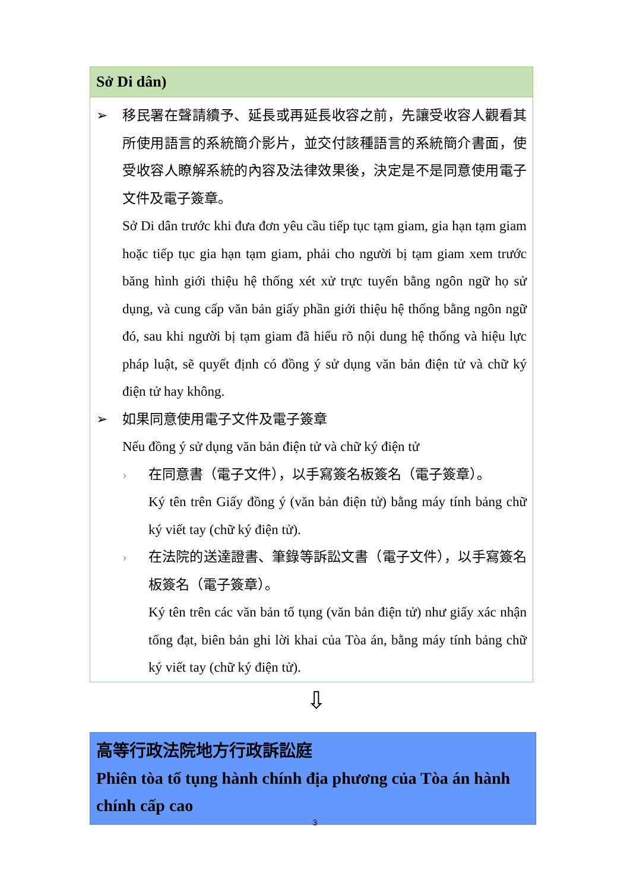Sở Di dân)
➢ 移民署在聲請續予、延長或再延長收容之前，先讓受收容人觀看其所使用語言的系統簡介影片，並交付該種語言的系統簡介書面，使受收容人瞭解系統的內容及法律效果後，決定是不是同意使用電子文件及電子簽章。
Sở Di dân trước khi đưa đơn yêu cầu tiếp tục tạm giam, gia hạn tạm giam hoặc tiếp tục gia hạn tạm giam, phải cho người bị tạm giam xem trước băng hình giới thiệu hệ thống xét xử trực tuyến bằng ngôn ngữ họ sử dụng, và cung cấp văn bản giấy phần giới thiệu hệ thống bằng ngôn ngữ đó, sau khi người bị tạm giam đã hiểu rõ nội dung hệ thống và hiệu lực pháp luật, sẽ quyết định có đồng ý sử dụng văn bản điện tử và chữ ký điện tử hay không.
➢ 如果同意使用電子文件及電子簽章
Nếu đồng ý sử dụng văn bản điện tử và chữ ký điện tử
› 在同意書（電子文件），以手寫簽名板簽名（電子簽章）。
Ký tên trên Giấy đồng ý (văn bản điện tử) bằng máy tính bảng chữ ký viết tay (chữ ký điện tử).
› 在法院的送達證書、筆錄等訴訟文書（電子文件），以手寫簽名板簽名（電子簽章）。
Ký tên trên các văn bản tố tụng (văn bản điện tử) như giấy xác nhận tống đạt, biên bản ghi lời khai của Tòa án, bằng máy tính bảng chữ ký viết tay (chữ ký điện tử).
⇩
高等行政法院地方行政訴訟庭
Phiên tòa tố tụng hành chính địa phương của Tòa án hành chính cấp cao
3